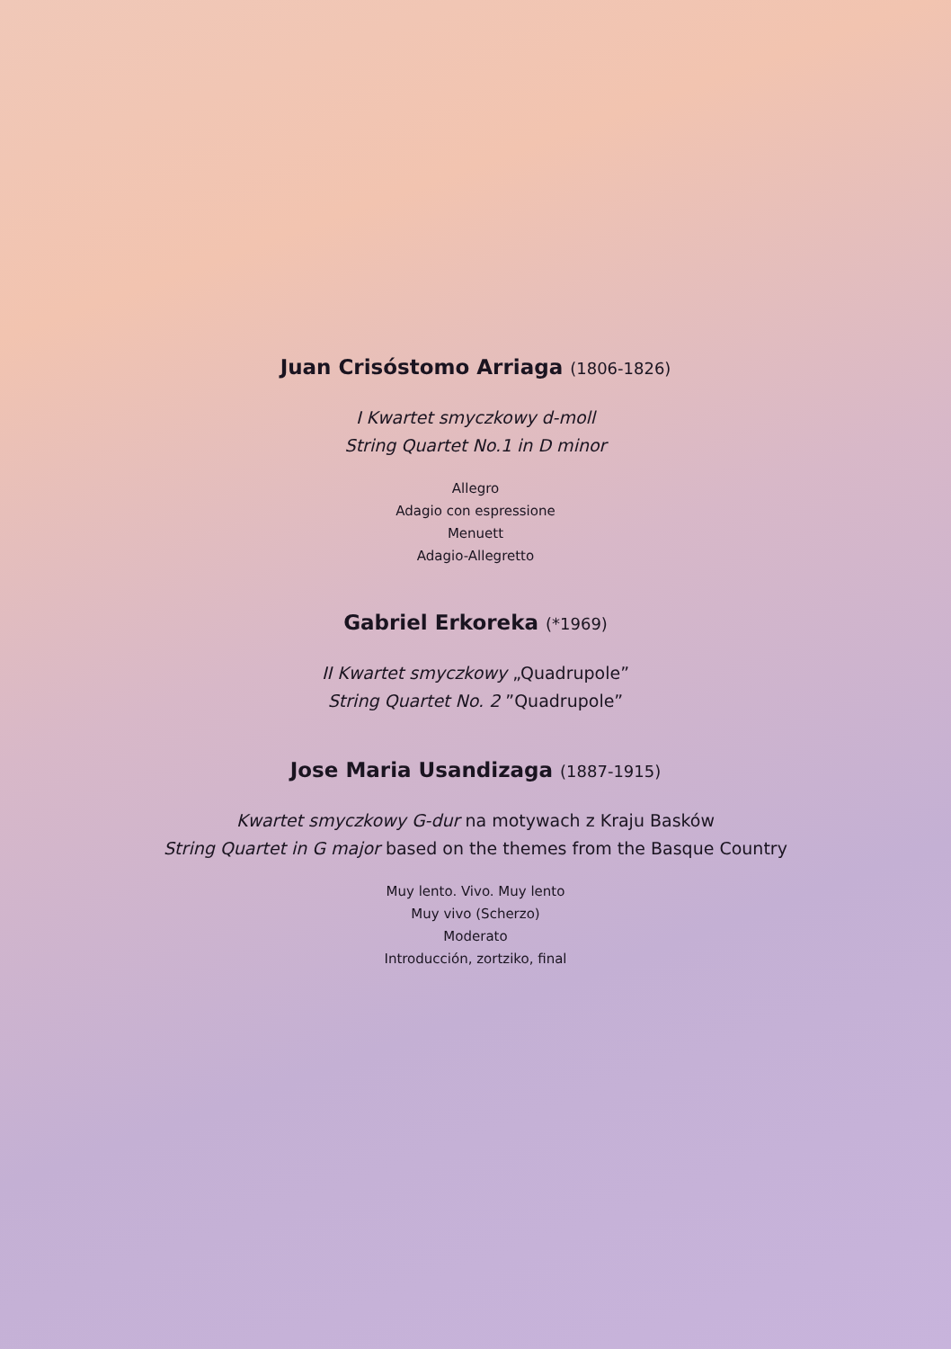Juan Crisóstomo Arriaga (1806-1826)
I Kwartet smyczkowy d-moll
String Quartet No.1 in D minor
Allegro
Adagio con espressione
Menuett
Adagio-Allegretto
Gabriel Erkoreka (*1969)
II Kwartet smyczkowy „Quadrupole”
String Quartet No. 2 ”Quadrupole”
Jose Maria Usandizaga (1887-1915)
Kwartet smyczkowy G-dur na motywach z Kraju Basków
String Quartet in G major based on the themes from the Basque Country
Muy lento. Vivo. Muy lento
Muy vivo (Scherzo)
Moderato
Introducción, zortziko, final